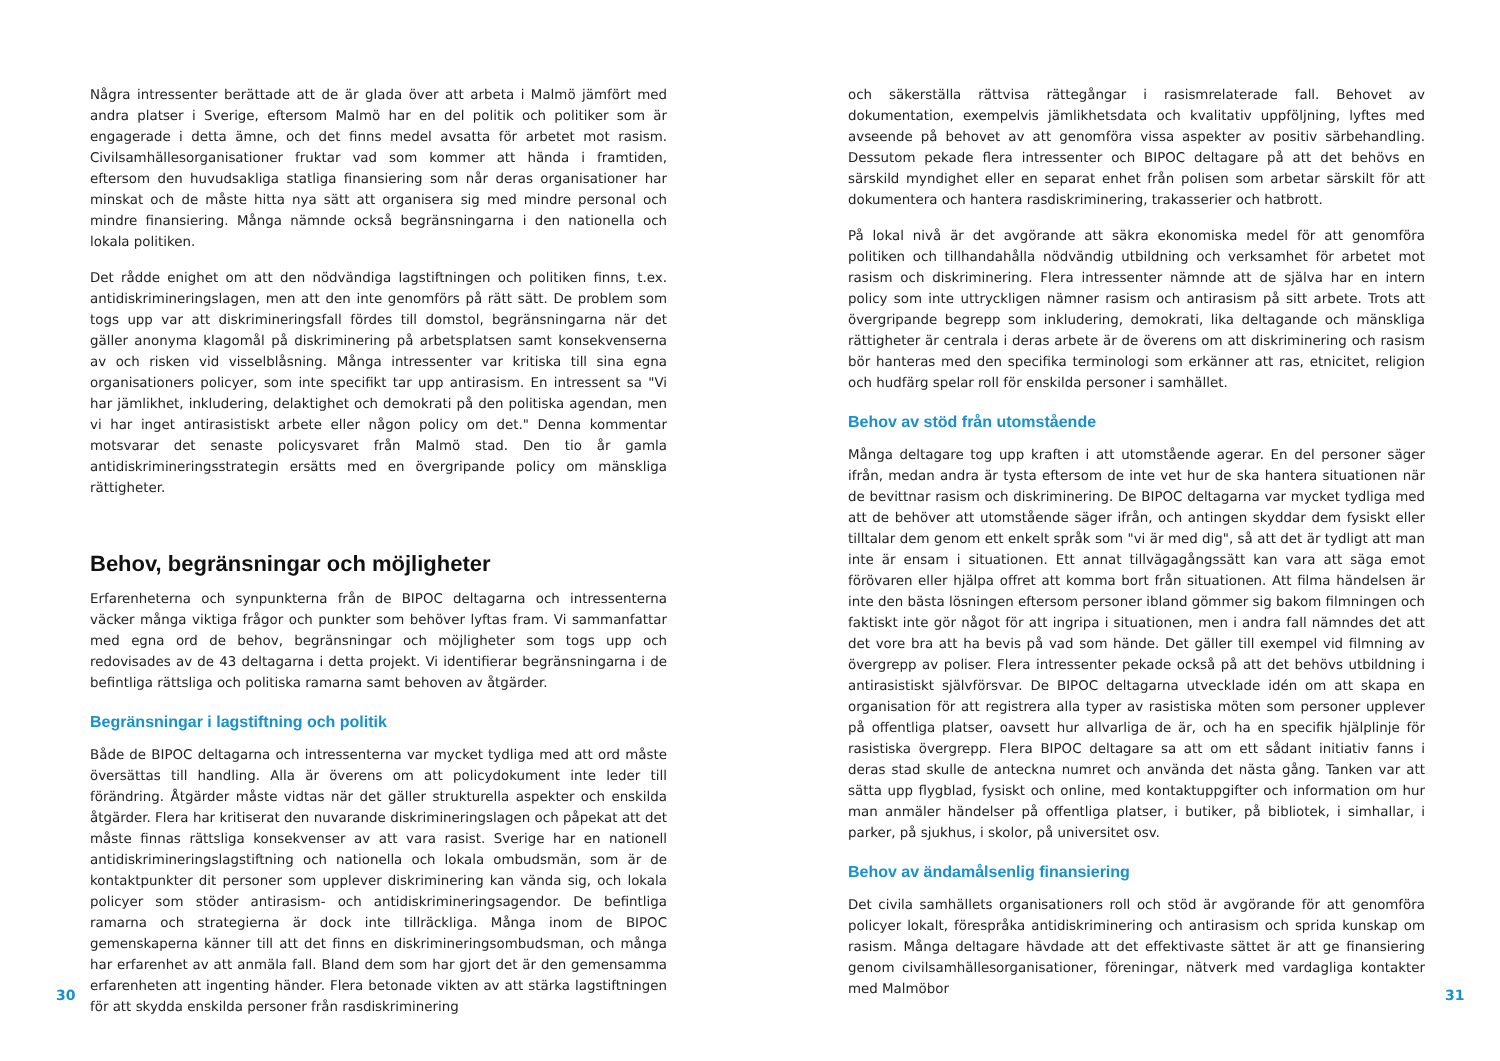Några intressenter berättade att de är glada över att arbeta i Malmö jämfört med andra platser i Sverige, eftersom Malmö har en del politik och politiker som är engagerade i detta ämne, och det finns medel avsatta för arbetet mot rasism. Civilsamhällesorganisationer fruktar vad som kommer att hända i framtiden, eftersom den huvudsakliga statliga finansiering som når deras organisationer har minskat och de måste hitta nya sätt att organisera sig med mindre personal och mindre finansiering. Många nämnde också begränsningarna i den nationella och lokala politiken.
Det rådde enighet om att den nödvändiga lagstiftningen och politiken finns, t.ex. antidiskrimineringslagen, men att den inte genomförs på rätt sätt. De problem som togs upp var att diskrimineringsfall fördes till domstol, begränsningarna när det gäller anonyma klagomål på diskriminering på arbetsplatsen samt konsekvenserna av och risken vid visselblåsning. Många intressenter var kritiska till sina egna organisationers policyer, som inte specifikt tar upp antirasism. En intressent sa "Vi har jämlikhet, inkludering, delaktighet och demokrati på den politiska agendan, men vi har inget antirasistiskt arbete eller någon policy om det." Denna kommentar motsvarar det senaste policysvaret från Malmö stad. Den tio år gamla antidiskrimineringsstrategin ersätts med en övergripande policy om mänskliga rättigheter.
Behov, begränsningar och möjligheter
Erfarenheterna och synpunkterna från de BIPOC deltagarna och intressenterna väcker många viktiga frågor och punkter som behöver lyftas fram. Vi sammanfattar med egna ord de behov, begränsningar och möjligheter som togs upp och redovisades av de 43 deltagarna i detta projekt. Vi identifierar begränsningarna i de befintliga rättsliga och politiska ramarna samt behoven av åtgärder.
Begränsningar i lagstiftning och politik
Både de BIPOC deltagarna och intressenterna var mycket tydliga med att ord måste översättas till handling. Alla är överens om att policydokument inte leder till förändring. Åtgärder måste vidtas när det gäller strukturella aspekter och enskilda åtgärder. Flera har kritiserat den nuvarande diskrimineringslagen och påpekat att det måste finnas rättsliga konsekvenser av att vara rasist. Sverige har en nationell antidiskrimineringslagstiftning och nationella och lokala ombudsmän, som är de kontaktpunkter dit personer som upplever diskriminering kan vända sig, och lokala policyer som stöder antirasism- och antidiskrimineringsagendor. De befintliga ramarna och strategierna är dock inte tillräckliga. Många inom de BIPOC gemenskaperna känner till att det finns en diskrimineringsombudsman, och många har erfarenhet av att anmäla fall. Bland dem som har gjort det är den gemensamma erfarenheten att ingenting händer. Flera betonade vikten av att stärka lagstiftningen för att skydda enskilda personer från rasdiskriminering
30
och säkerställa rättvisa rättegångar i rasismrelaterade fall. Behovet av dokumentation, exempelvis jämlikhetsdata och kvalitativ uppföljning, lyftes med avseende på behovet av att genomföra vissa aspekter av positiv särbehandling. Dessutom pekade flera intressenter och BIPOC deltagare på att det behövs en särskild myndighet eller en separat enhet från polisen som arbetar särskilt för att dokumentera och hantera rasdiskriminering, trakasserier och hatbrott.
På lokal nivå är det avgörande att säkra ekonomiska medel för att genomföra politiken och tillhandahålla nödvändig utbildning och verksamhet för arbetet mot rasism och diskriminering. Flera intressenter nämnde att de själva har en intern policy som inte uttryckligen nämner rasism och antirasism på sitt arbete. Trots att övergripande begrepp som inkludering, demokrati, lika deltagande och mänskliga rättigheter är centrala i deras arbete är de överens om att diskriminering och rasism bör hanteras med den specifika terminologi som erkänner att ras, etnicitet, religion och hudfärg spelar roll för enskilda personer i samhället.
Behov av stöd från utomstående
Många deltagare tog upp kraften i att utomstående agerar. En del personer säger ifrån, medan andra är tysta eftersom de inte vet hur de ska hantera situationen när de bevittnar rasism och diskriminering. De BIPOC deltagarna var mycket tydliga med att de behöver att utomstående säger ifrån, och antingen skyddar dem fysiskt eller tilltalar dem genom ett enkelt språk som "vi är med dig", så att det är tydligt att man inte är ensam i situationen. Ett annat tillvägagångssätt kan vara att säga emot förövaren eller hjälpa offret att komma bort från situationen. Att filma händelsen är inte den bästa lösningen eftersom personer ibland gömmer sig bakom filmningen och faktiskt inte gör något för att ingripa i situationen, men i andra fall nämndes det att det vore bra att ha bevis på vad som hände. Det gäller till exempel vid filmning av övergrepp av poliser. Flera intressenter pekade också på att det behövs utbildning i antirasistiskt självförsvar. De BIPOC deltagarna utvecklade idén om att skapa en organisation för att registrera alla typer av rasistiska möten som personer upplever på offentliga platser, oavsett hur allvarliga de är, och ha en specifik hjälplinje för rasistiska övergrepp. Flera BIPOC deltagare sa att om ett sådant initiativ fanns i deras stad skulle de anteckna numret och använda det nästa gång. Tanken var att sätta upp flygblad, fysiskt och online, med kontaktuppgifter och information om hur man anmäler händelser på offentliga platser, i butiker, på bibliotek, i simhallar, i parker, på sjukhus, i skolor, på universitet osv.
Behov av ändamålsenlig finansiering
Det civila samhällets organisationers roll och stöd är avgörande för att genomföra policyer lokalt, förespråka antidiskriminering och antirasism och sprida kunskap om rasism. Många deltagare hävdade att det effektivaste sättet är att ge finansiering genom civilsamhällesorganisationer, föreningar, nätverk med vardagliga kontakter med Malmöbor
31